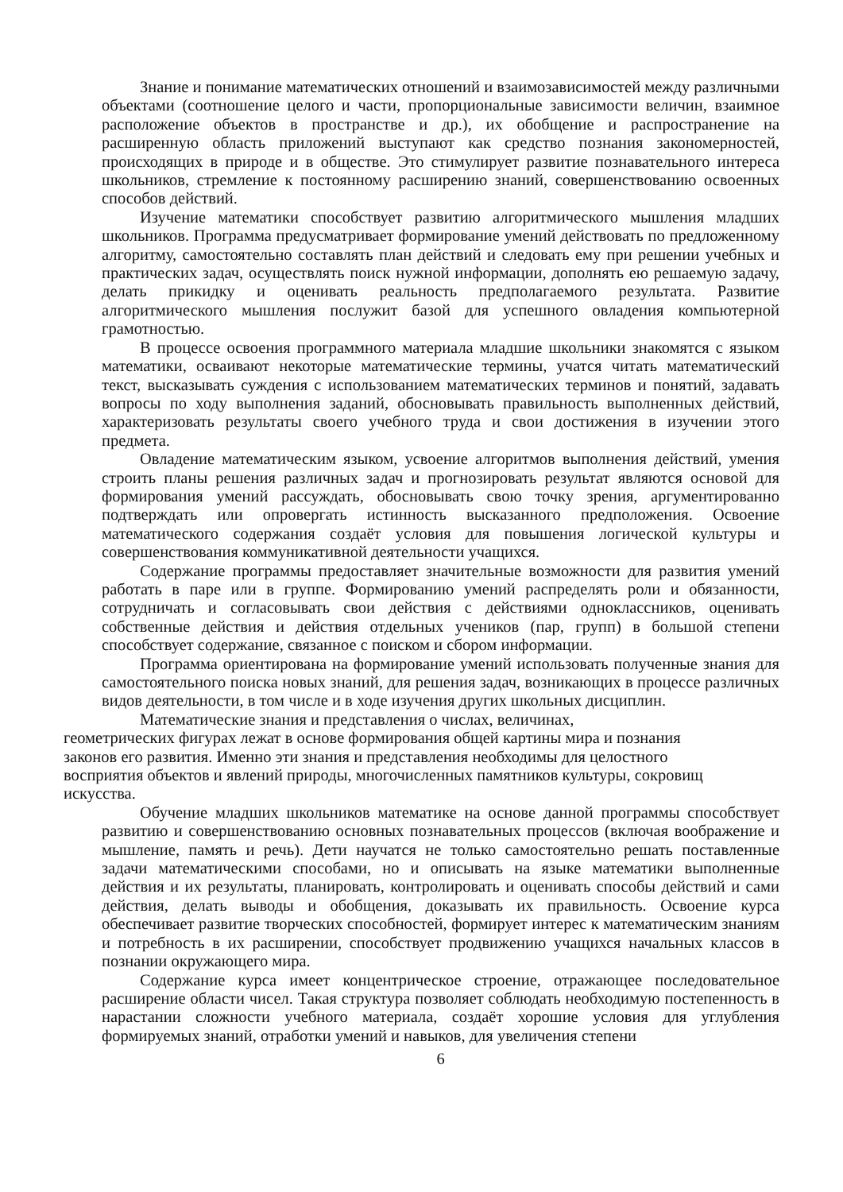Знание и понимание математических отношений и взаимозависимостей между различными объектами (соотношение целого и части, пропорциональные зависимости величин, взаимное расположение объектов в пространстве и др.), их обобщение и распространение на расширенную область приложений выступают как средство познания закономерностей, происходящих в природе и в обществе. Это стимулирует развитие познавательного интереса школьников, стремление к постоянному расширению знаний, совершенствованию освоенных способов действий.
Изучение математики способствует развитию алгоритмического мышления младших школьников. Программа предусматривает формирование умений действовать по предложенному алгоритму, самостоятельно составлять план действий и следовать ему при решении учебных и практических задач, осуществлять поиск нужной информации, дополнять ею решаемую задачу, делать прикидку и оценивать реальность предполагаемого результата. Развитие алгоритмического мышления послужит базой для успешного овладения компьютерной грамотностью.
В процессе освоения программного материала младшие школьники знакомятся с языком математики, осваивают некоторые математические термины, учатся читать математический текст, высказывать суждения с использованием математических терминов и понятий, задавать вопросы по ходу выполнения заданий, обосновывать правильность выполненных действий, характеризовать результаты своего учебного труда и свои достижения в изучении этого предмета.
Овладение математическим языком, усвоение алгоритмов выполнения действий, умения строить планы решения различных задач и прогнозировать результат являются основой для формирования умений рассуждать, обосновывать свою точку зрения, аргументированно подтверждать или опровергать истинность высказанного предположения. Освоение математического содержания создаёт условия для повышения логической культуры и совершенствования коммуникативной деятельности учащихся.
Содержание программы предоставляет значительные возможности для развития умений работать в паре или в группе. Формированию умений распределять роли и обязанности, сотрудничать и согласовывать свои действия с действиями одноклассников, оценивать собственные действия и действия отдельных учеников (пар, групп) в большой степени способствует содержание, связанное с поиском и сбором информации.
Программа ориентирована на формирование умений использовать полученные знания для самостоятельного поиска новых знаний, для решения задач, возникающих в процессе различных видов деятельности, в том числе и в ходе изучения других школьных дисциплин.
Математические знания и представления о числах, величинах,
геометрических фигурах лежат в основе формирования общей картины мира и познания
законов его развития. Именно эти знания и представления необходимы для целостного
восприятия объектов и явлений природы, многочисленных памятников культуры, сокровищ
искусства.
Обучение младших школьников математике на основе данной программы способствует развитию и совершенствованию основных познавательных процессов (включая воображение и мышление, память и речь). Дети научатся не только самостоятельно решать поставленные задачи математическими способами, но и описывать на языке математики выполненные действия и их результаты, планировать, контролировать и оценивать способы действий и сами действия, делать выводы и обобщения, доказывать их правильность. Освоение курса обеспечивает развитие творческих способностей, формирует интерес к математическим знаниям и потребность в их расширении, способствует продвижению учащихся начальных классов в познании окружающего мира.
Содержание курса имеет концентрическое строение, отражающее последовательное расширение области чисел. Такая структура позволяет соблюдать необходимую постепенность в нарастании сложности учебного материала, создаёт хорошие условия для углубления формируемых знаний, отработки умений и навыков, для увеличения степени
6